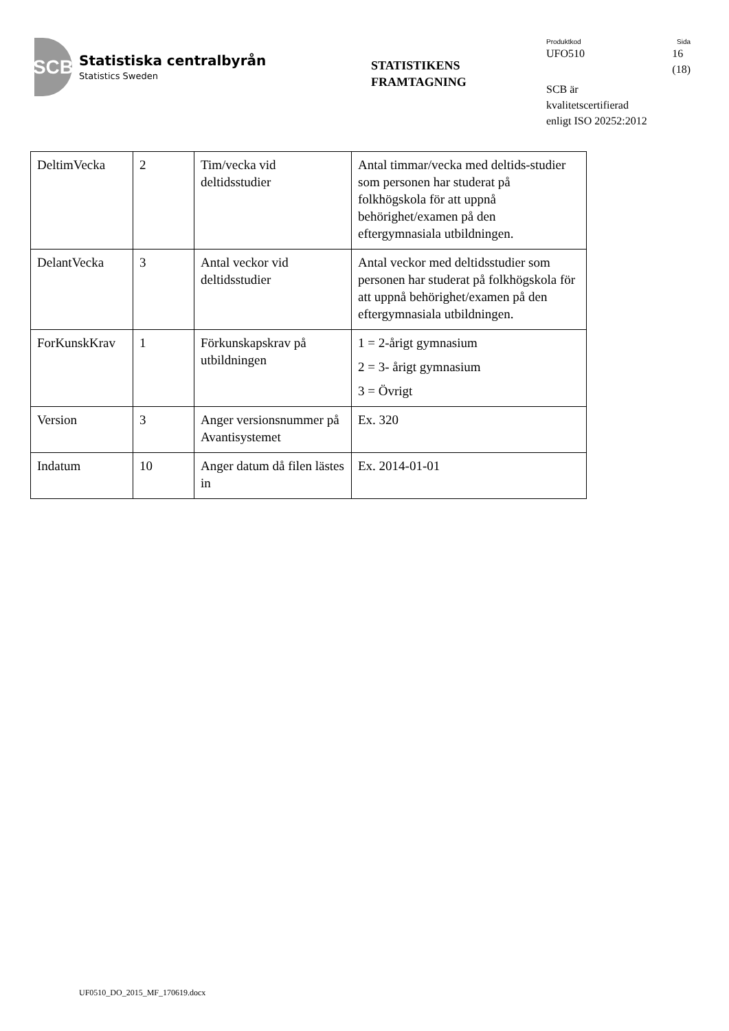SCB
Statistiska centralbyrån
Statistics Sweden
STATISTIKENS
FRAMTAGNING
Produktkod Sida
UFO510 16
(18)
SCB är
kvalitetscertifierad
enligt ISO 20252:2012
| DeltimVecka | 2 | Tim/vecka vid deltidsstudier | Antal timmar/vecka med deltids-studier som personen har studerat på folkhögskola för att uppnå behörighet/examen på den eftergymnasiala utbildningen. |
| DelantVecka | 3 | Antal veckor vid deltidsstudier | Antal veckor med deltidsstudier som personen har studerat på folkhögskola för att uppnå behörighet/examen på den eftergymnasiala utbildningen. |
| ForKunskKrav | 1 | Förkunskapskrav på utbildningen | 1 = 2-årigt gymnasium 2 = 3- årigt gymnasium 3 = Övrigt |
| Version | 3 | Anger versionsnummer på Avantisystemet | Ex. 320 |
| Indatum | 10 | Anger datum då filen lästes in | Ex. 2014-01-01 |
UF0510_DO_2015_MF_170619.docx